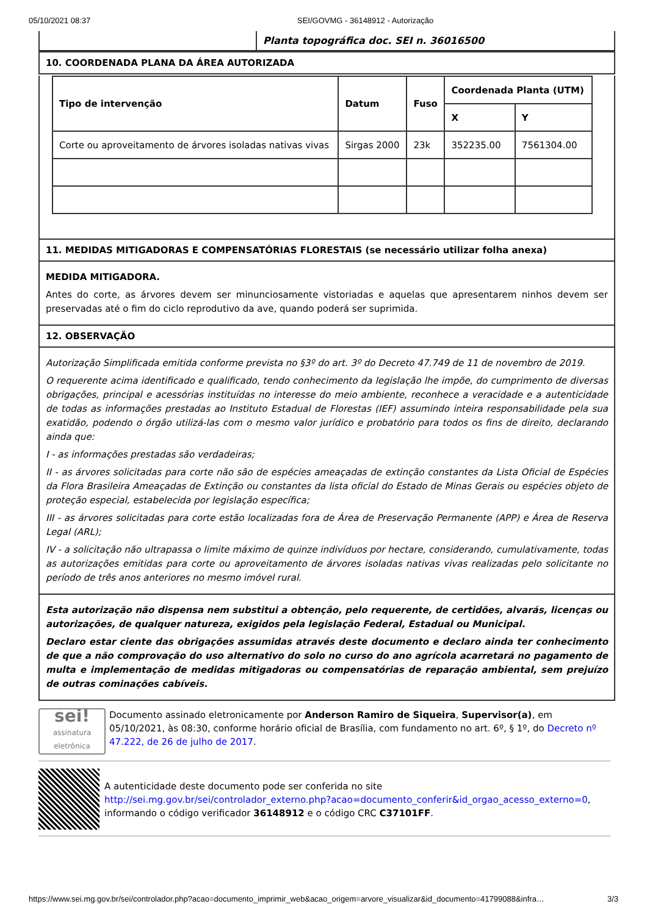05/10/2021 08:37 SEI/GOVMG - 36148912 - Autorização
Planta topográfica doc. SEI n. 36016500
10. COORDENADA PLANA DA ÁREA AUTORIZADA
| Tipo de intervenção | Datum | Fuso | Coordenada Planta (UTM) | |
| --- | --- | --- | --- | --- |
| | | | X | Y |
| Corte ou aproveitamento de árvores isoladas nativas vivas | Sirgas 2000 | 23k | 352235.00 | 7561304.00 |
11. MEDIDAS MITIGADORAS E COMPENSATÓRIAS FLORESTAIS (se necessário utilizar folha anexa)
MEDIDA MITIGADORA.
Antes do corte, as árvores devem ser minunciosamente vistoriadas e aquelas que apresentarem ninhos devem ser preservadas até o fim do ciclo reprodutivo da ave, quando poderá ser suprimida.
12. OBSERVAÇÃO
Autorização Simplificada emitida conforme prevista no §3º do art. 3º do Decreto 47.749 de 11 de novembro de 2019.
O requerente acima identificado e qualificado, tendo conhecimento da legislação lhe impõe, do cumprimento de diversas obrigações, principal e acessórias instituídas no interesse do meio ambiente, reconhece a veracidade e a autenticidade de todas as informações prestadas ao Instituto Estadual de Florestas (IEF) assumindo inteira responsabilidade pela sua exatidão, podendo o órgão utilizá-las com o mesmo valor jurídico e probatório para todos os fins de direito, declarando ainda que:
I - as informações prestadas são verdadeiras;
II - as árvores solicitadas para corte não são de espécies ameaçadas de extinção constantes da Lista Oficial de Espécies da Flora Brasileira Ameaçadas de Extinção ou constantes da lista oficial do Estado de Minas Gerais ou espécies objeto de proteção especial, estabelecida por legislação específica;
III - as árvores solicitadas para corte estão localizadas fora de Área de Preservação Permanente (APP) e Área de Reserva Legal (ARL);
IV - a solicitação não ultrapassa o limite máximo de quinze indivíduos por hectare, considerando, cumulativamente, todas as autorizações emitidas para corte ou aproveitamento de árvores isoladas nativas vivas realizadas pelo solicitante no período de três anos anteriores no mesmo imóvel rural.
Esta autorização não dispensa nem substitui a obtenção, pelo requerente, de certidões, alvarás, licenças ou autorizações, de qualquer natureza, exigidos pela legislação Federal, Estadual ou Municipal.
Declaro estar ciente das obrigações assumidas através deste documento e declaro ainda ter conhecimento de que a não comprovação do uso alternativo do solo no curso do ano agrícola acarretará no pagamento de multa e implementação de medidas mitigadoras ou compensatórias de reparação ambiental, sem prejuízo de outras cominações cabíveis.
sei!
assinatura eletrônica
Documento assinado eletronicamente por Anderson Ramiro de Siqueira, Supervisor(a), em 05/10/2021, às 08:30, conforme horário oficial de Brasília, com fundamento no art. 6º, § 1º, do Decreto nº 47.222, de 26 de julho de 2017.
A autenticidade deste documento pode ser conferida no site http://sei.mg.gov.br/sei/controlador_externo.php?acao=documento_conferir&id_orgao_acesso_externo=0, informando o código verificador 36148912 e o código CRC C37101FF.
https://www.sei.mg.gov.br/sei/controlador.php?acao=documento_imprimir_web&acao_origem=arvore_visualizar&id_documento=41799088&infra… 3/3